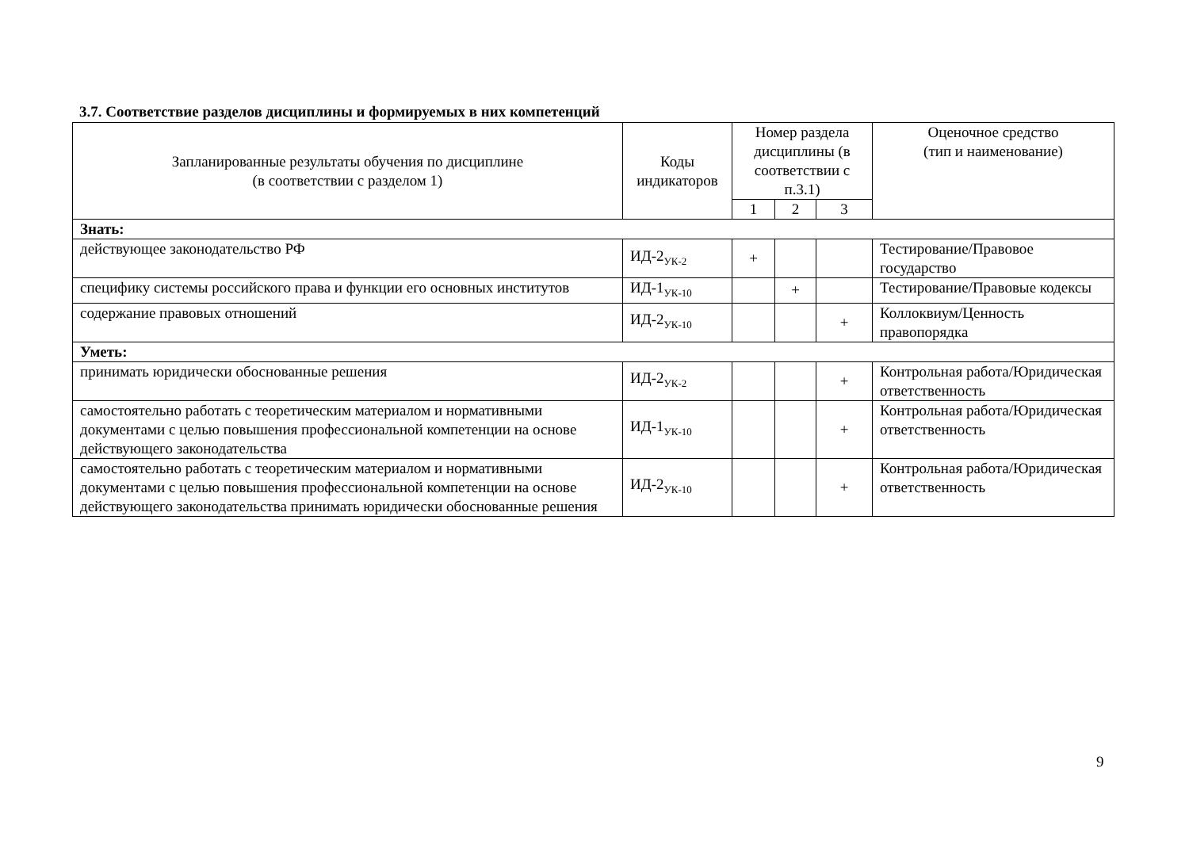3.7. Соответствие разделов дисциплины и формируемых в них компетенций
| Запланированные результаты обучения по дисциплине (в соответствии с разделом 1) | Коды индикаторов | Номер раздела дисциплины (в соответствии с п.3.1) | | | Оценочное средство (тип и наименование) |
| --- | --- | --- | --- | --- | --- |
| | | 1 | 2 | 3 | |
| Знать: | | | | | |
| действующее законодательство РФ | ИД-2<sub>УК-2</sub> | + | | | Тестирование/Правовое государство |
| специфику системы российского права и функции его основных институтов | ИД-1<sub>УК-10</sub> | | + | | Тестирование/Правовые кодексы |
| содержание правовых отношений | ИД-2<sub>УК-10</sub> | | | + | Коллоквиум/Ценность правопорядка |
| Уметь: | | | | | |
| принимать юридически обоснованные решения | ИД-2<sub>УК-2</sub> | | | + | Контрольная работа/Юридическая ответственность |
| самостоятельно работать с теоретическим материалом и нормативными документами с целью повышения профессиональной компетенции на основе действующего законодательства | ИД-1<sub>УК-10</sub> | | | + | Контрольная работа/Юридическая ответственность |
| самостоятельно работать с теоретическим материалом и нормативными документами с целью повышения профессиональной компетенции на основе действующего законодательства принимать юридически обоснованные решения | ИД-2<sub>УК-10</sub> | | | + | Контрольная работа/Юридическая ответственность |
9